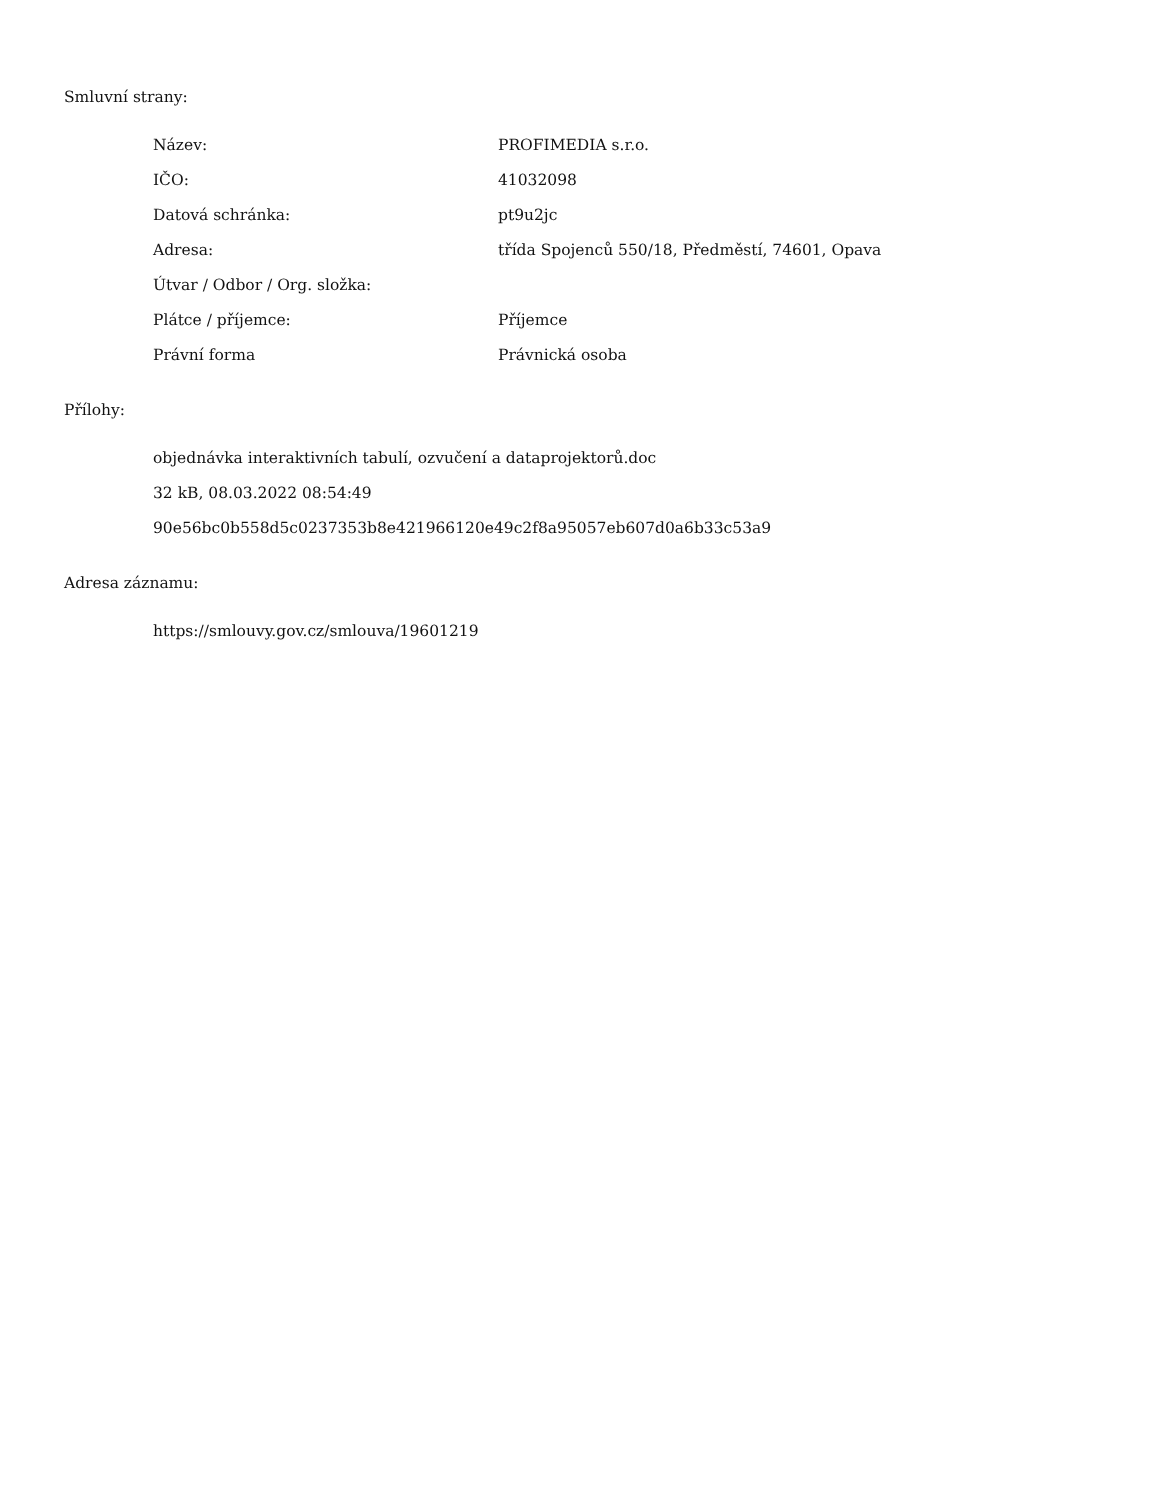Smluvní strany:
| Název: | PROFIMEDIA s.r.o. |
| IČO: | 41032098 |
| Datová schránka: | pt9u2jc |
| Adresa: | třída Spojenců 550/18, Předměstí, 74601, Opava |
| Útvar / Odbor / Org. složka: | |
| Plátce / příjemce: | Příjemce |
| Právní forma | Právnická osoba |
Přílohy:
objednávka interaktivních tabulí, ozvučení a dataprojektorů.doc
32 kB, 08.03.2022 08:54:49
90e56bc0b558d5c0237353b8e421966120e49c2f8a95057eb607d0a6b33c53a9
Adresa záznamu:
https://smlouvy.gov.cz/smlouva/19601219